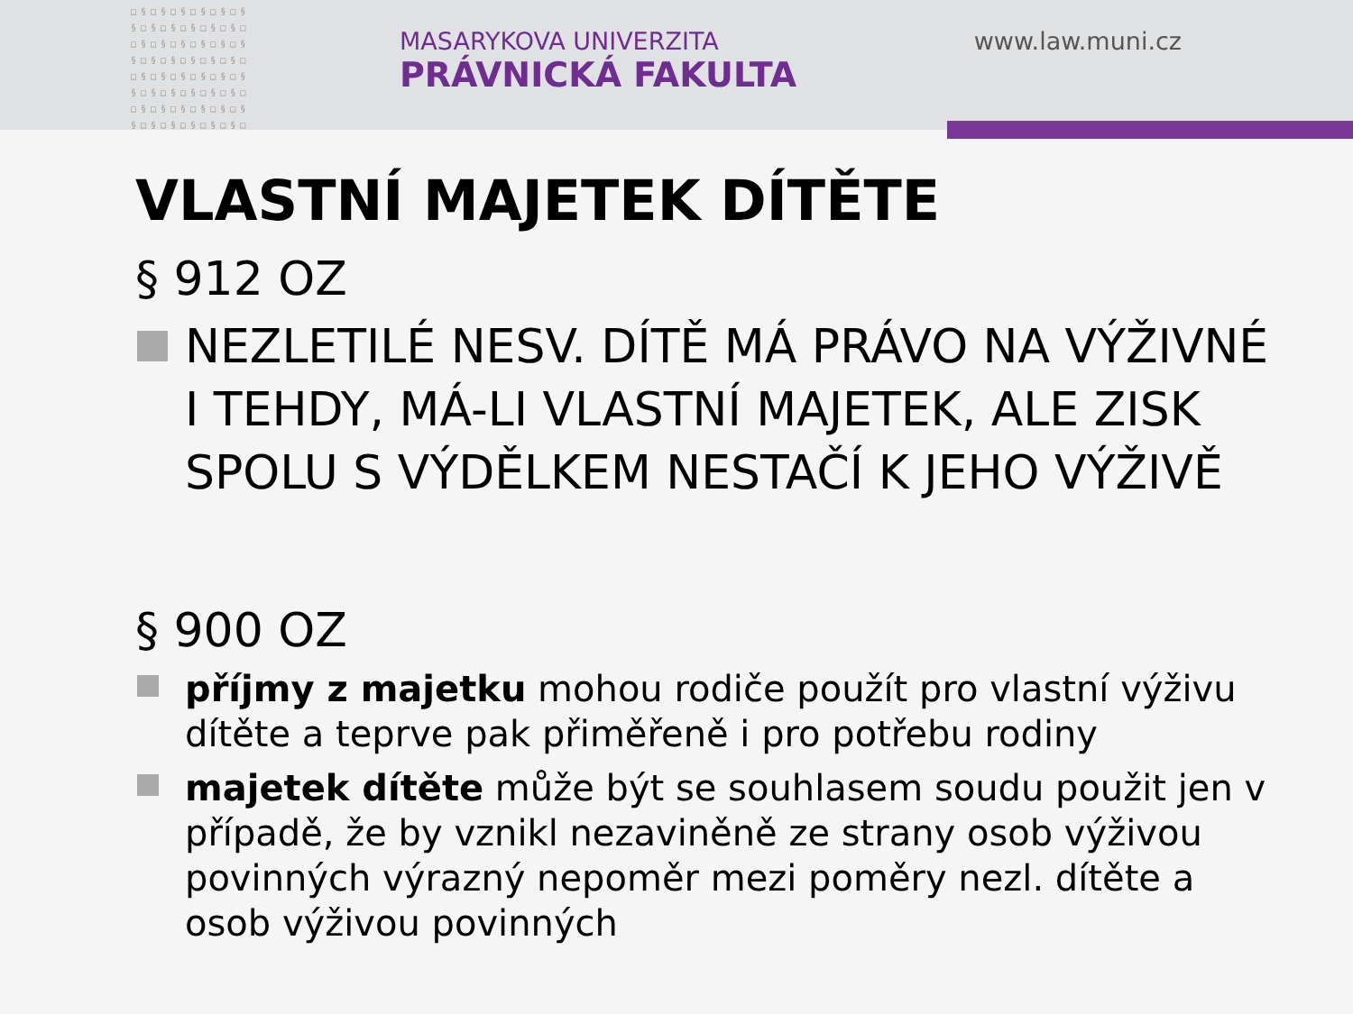□§□§□§□§□§□§
§□§□§□§□§□§□
□§□§□§□§□§□§
§□§□§□§□§□§□
□§□§□§□§□§□§
§□§□§□§□§□§□
□§□§□§□§□§□§
§□§□§□§□§□§□
MASARYKOVA UNIVERZITA
PRÁVNICKÁ FAKULTA
www.law.muni.cz
VLASTNÍ MAJETEK DÍTĚTE
§ 912 OZ
NEZLETILÉ NESV. DÍTĚ MÁ PRÁVO NA VÝŽIVNÉ I TEHDY, MÁ-LI VLASTNÍ MAJETEK, ALE ZISK SPOLU S VÝDĚLKEM NESTAČÍ K JEHO VÝŽIVĚ
§ 900 OZ
příjmy z majetku mohou rodiče použít pro vlastní výživu dítěte a teprve pak přiměřeně i pro potřebu rodiny
majetek dítěte může být se souhlasem soudu použit jen v případě, že by vznikl nezaviněně ze strany osob výživou povinných výrazný nepoměr mezi poměry nezl. dítěte a osob výživou povinných